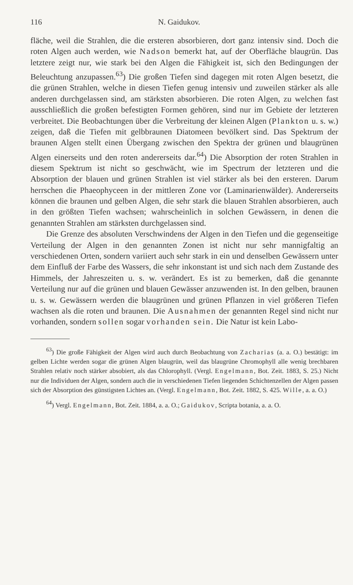116 N. Gaidukov.
fläche, weil die Strahlen, die die ersteren absorbieren, dort ganz intensiv sind. Doch die roten Algen auch werden, wie Nadson bemerkt hat, auf der Oberfläche blaugrün. Das letztere zeigt nur, wie stark bei den Algen die Fähigkeit ist, sich den Bedingungen der Beleuchtung anzupassen.<sup>63</sup>) Die großen Tiefen sind dagegen mit roten Algen besetzt, die die grünen Strahlen, welche in diesen Tiefen genug intensiv und zuweilen stärker als alle anderen durchgelassen sind, am stärksten absorbieren. Die roten Algen, zu welchen fast ausschließlich die großen befestigten Formen gehören, sind nur im Gebiete der letzteren verbreitet. Die Beobachtungen über die Verbreitung der kleinen Algen (Plankton u. s. w.) zeigen, daß die Tiefen mit gelbbraunen Diatomeen bevölkert sind. Das Spektrum der braunen Algen stellt einen Übergang zwischen den Spektra der grünen und blaugrünen Algen einerseits und den roten andererseits dar.<sup>64</sup>) Die Absorption der roten Strahlen in diesem Spektrum ist nicht so geschwächt, wie im Spectrum der letzteren und die Absorption der blauen und grünen Strahlen ist viel stärker als bei den ersteren. Darum herrschen die Phaeophyceen in der mittleren Zone vor (Laminarienwälder). Andererseits können die braunen und gelben Algen, die sehr stark die blauen Strahlen absorbieren, auch in den größten Tiefen wachsen; wahrscheinlich in solchen Gewässern, in denen die genannten Strahlen am stärksten durchgelassen sind.
Die Grenze des absoluten Verschwindens der Algen in den Tiefen und die gegenseitige Verteilung der Algen in den genannten Zonen ist nicht nur sehr mannigfaltig an verschiedenen Orten, sondern variiert auch sehr stark in ein und denselben Gewässern unter dem Einfluß der Farbe des Wassers, die sehr inkonstant ist und sich nach dem Zustande des Himmels, der Jahreszeiten u. s. w. verändert. Es ist zu bemerken, daß die genannte Verteilung nur auf die grünen und blauen Gewässer anzuwenden ist. In den gelben, braunen u. s. w. Gewässern werden die blaugrünen und grünen Pflanzen in viel größeren Tiefen wachsen als die roten und braunen. Die Ausnahmen der genannten Regel sind nicht nur vorhanden, sondern sollen sogar vorhanden sein. Die Natur ist kein Labo-
<sup>63</sup>) Die große Fähigkeit der Algen wird auch durch Beobachtung von Zacharias (a. a. O.) bestätigt: im gelben Lichte werden sogar die grünen Algen blaugrün, weil das blaugrüne Chromophyll alle wenig brechbaren Strahlen relativ noch stärker absobiert, als das Chlorophyll. (Vergl. Engelmann, Bot. Zeit. 1883, S. 25.) Nicht nur die Individuen der Algen, sondern auch die in verschiedenen Tiefen liegenden Schichtenzellen der Algen passen sich der Absorption des günstigsten Lichtes an. (Vergl. Engelmann, Bot. Zeit. 1882, S. 425. Wille, a. a. O.)
<sup>64</sup>) Vergl. Engelmann, Bot. Zeit. 1884, a. a. O.; Gaidukov, Scripta botania, a. a. O.